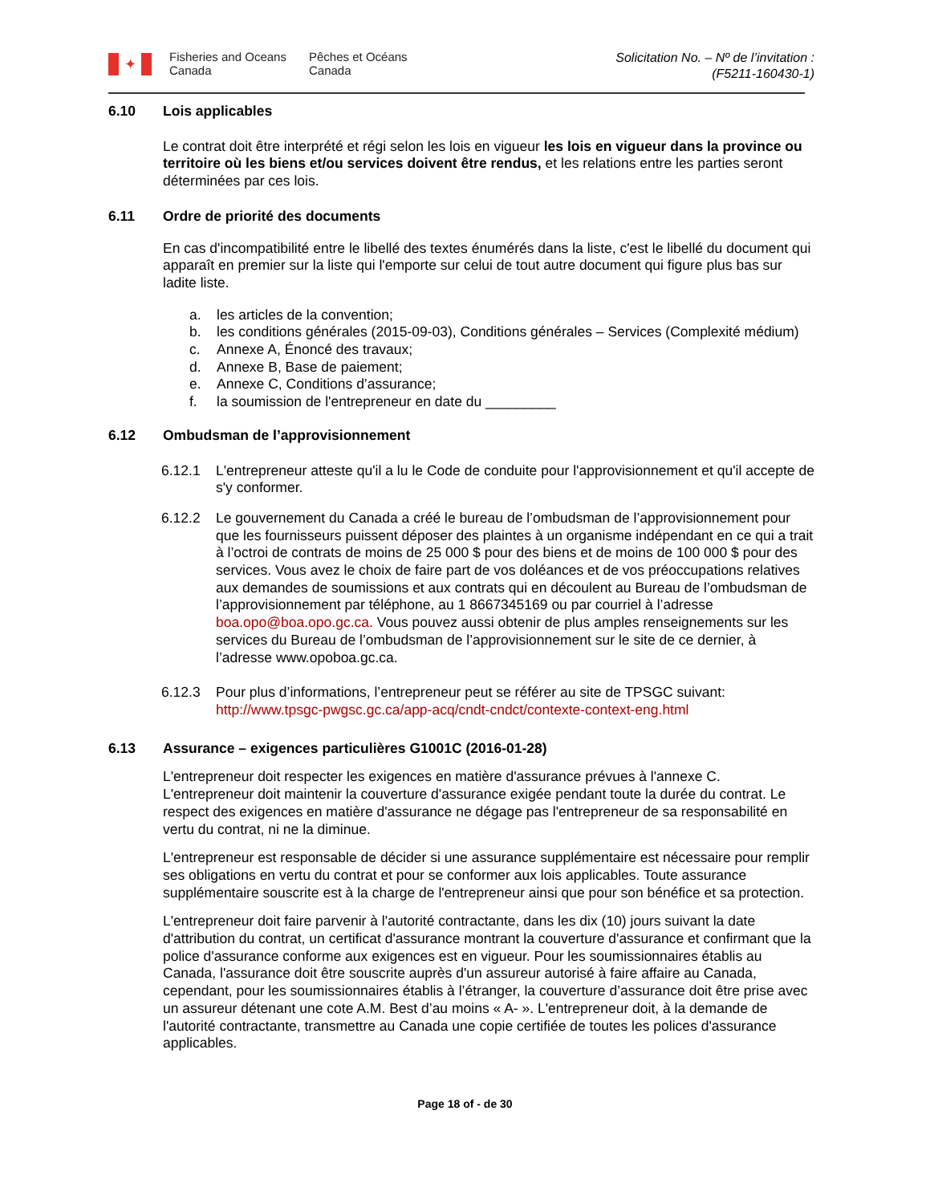✦
Fisheries and Oceans Canada
Pêches et Océans Canada
Solicitation No. – Nº de l’invitation :
(F5211-160430-1)
6.10 Lois applicables
Le contrat doit être interprété et régi selon les lois en vigueur les lois en vigueur dans la province ou territoire où les biens et/ou services doivent être rendus, et les relations entre les parties seront déterminées par ces lois.
6.11 Ordre de priorité des documents
En cas d'incompatibilité entre le libellé des textes énumérés dans la liste, c'est le libellé du document qui apparaît en premier sur la liste qui l'emporte sur celui de tout autre document qui figure plus bas sur ladite liste.
a. les articles de la convention;
b. les conditions générales (2015-09-03), Conditions générales – Services (Complexité médium)
c. Annexe A, Énoncé des travaux;
d. Annexe B, Base de paiement;
e. Annexe C, Conditions d’assurance;
f. la soumission de l'entrepreneur en date du _________
6.12 Ombudsman de l’approvisionnement
6.12.1 L'entrepreneur atteste qu'il a lu le Code de conduite pour l'approvisionnement et qu'il accepte de s'y conformer.
6.12.2 Le gouvernement du Canada a créé le bureau de l’ombudsman de l’approvisionnement pour que les fournisseurs puissent déposer des plaintes à un organisme indépendant en ce qui a trait à l’octroi de contrats de moins de 25 000 $ pour des biens et de moins de 100 000 $ pour des services. Vous avez le choix de faire part de vos doléances et de vos préoccupations relatives aux demandes de soumissions et aux contrats qui en découlent au Bureau de l’ombudsman de l’approvisionnement par téléphone, au 1 8667345169 ou par courriel à l’adresse boa.opo@boa.opo.gc.ca. Vous pouvez aussi obtenir de plus amples renseignements sur les services du Bureau de l’ombudsman de l’approvisionnement sur le site de ce dernier, à l’adresse www.opoboa.gc.ca.
6.12.3 Pour plus d’informations, l’entrepreneur peut se référer au site de TPSGC suivant: http://www.tpsgc-pwgsc.gc.ca/app-acq/cndt-cndct/contexte-context-eng.html
6.13 Assurance – exigences particulières G1001C (2016-01-28)
L'entrepreneur doit respecter les exigences en matière d'assurance prévues à l'annexe C. L'entrepreneur doit maintenir la couverture d'assurance exigée pendant toute la durée du contrat. Le respect des exigences en matière d'assurance ne dégage pas l'entrepreneur de sa responsabilité en vertu du contrat, ni ne la diminue.
L'entrepreneur est responsable de décider si une assurance supplémentaire est nécessaire pour remplir ses obligations en vertu du contrat et pour se conformer aux lois applicables. Toute assurance supplémentaire souscrite est à la charge de l'entrepreneur ainsi que pour son bénéfice et sa protection.
L'entrepreneur doit faire parvenir à l'autorité contractante, dans les dix (10) jours suivant la date d'attribution du contrat, un certificat d'assurance montrant la couverture d'assurance et confirmant que la police d'assurance conforme aux exigences est en vigueur. Pour les soumissionnaires établis au Canada, l'assurance doit être souscrite auprès d'un assureur autorisé à faire affaire au Canada, cependant, pour les soumissionnaires établis à l’étranger, la couverture d’assurance doit être prise avec un assureur détenant une cote A.M. Best d’au moins « A- ». L'entrepreneur doit, à la demande de l'autorité contractante, transmettre au Canada une copie certifiée de toutes les polices d'assurance applicables.
Page 18 of - de 30